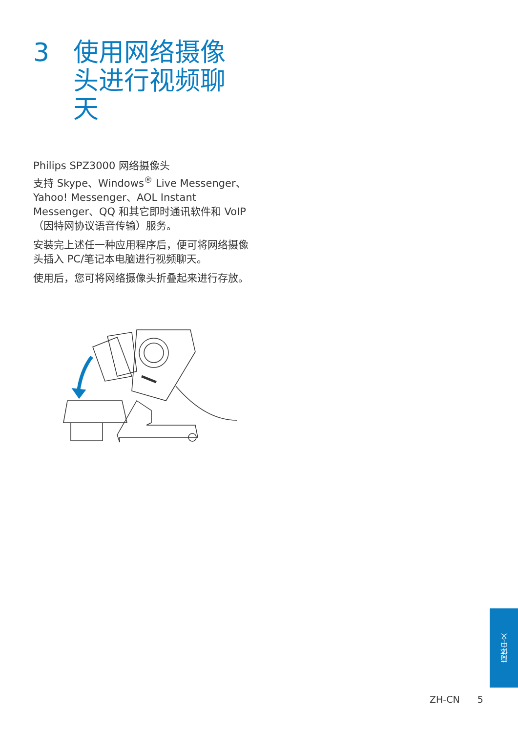3 使用网络摄像头进行视频聊天
Philips SPZ3000 网络摄像头
支持 Skype、Windows<sup>®</sup> Live Messenger、Yahoo! Messenger、AOL Instant Messenger、QQ 和其它即时通讯软件和 VoIP（因特网协议语音传输）服务。
安装完上述任一种应用程序后，便可将网络摄像头插入 PC/笔记本电脑进行视频聊天。
使用后，您可将网络摄像头折叠起来进行存放。
简体中文
ZH-CN 5